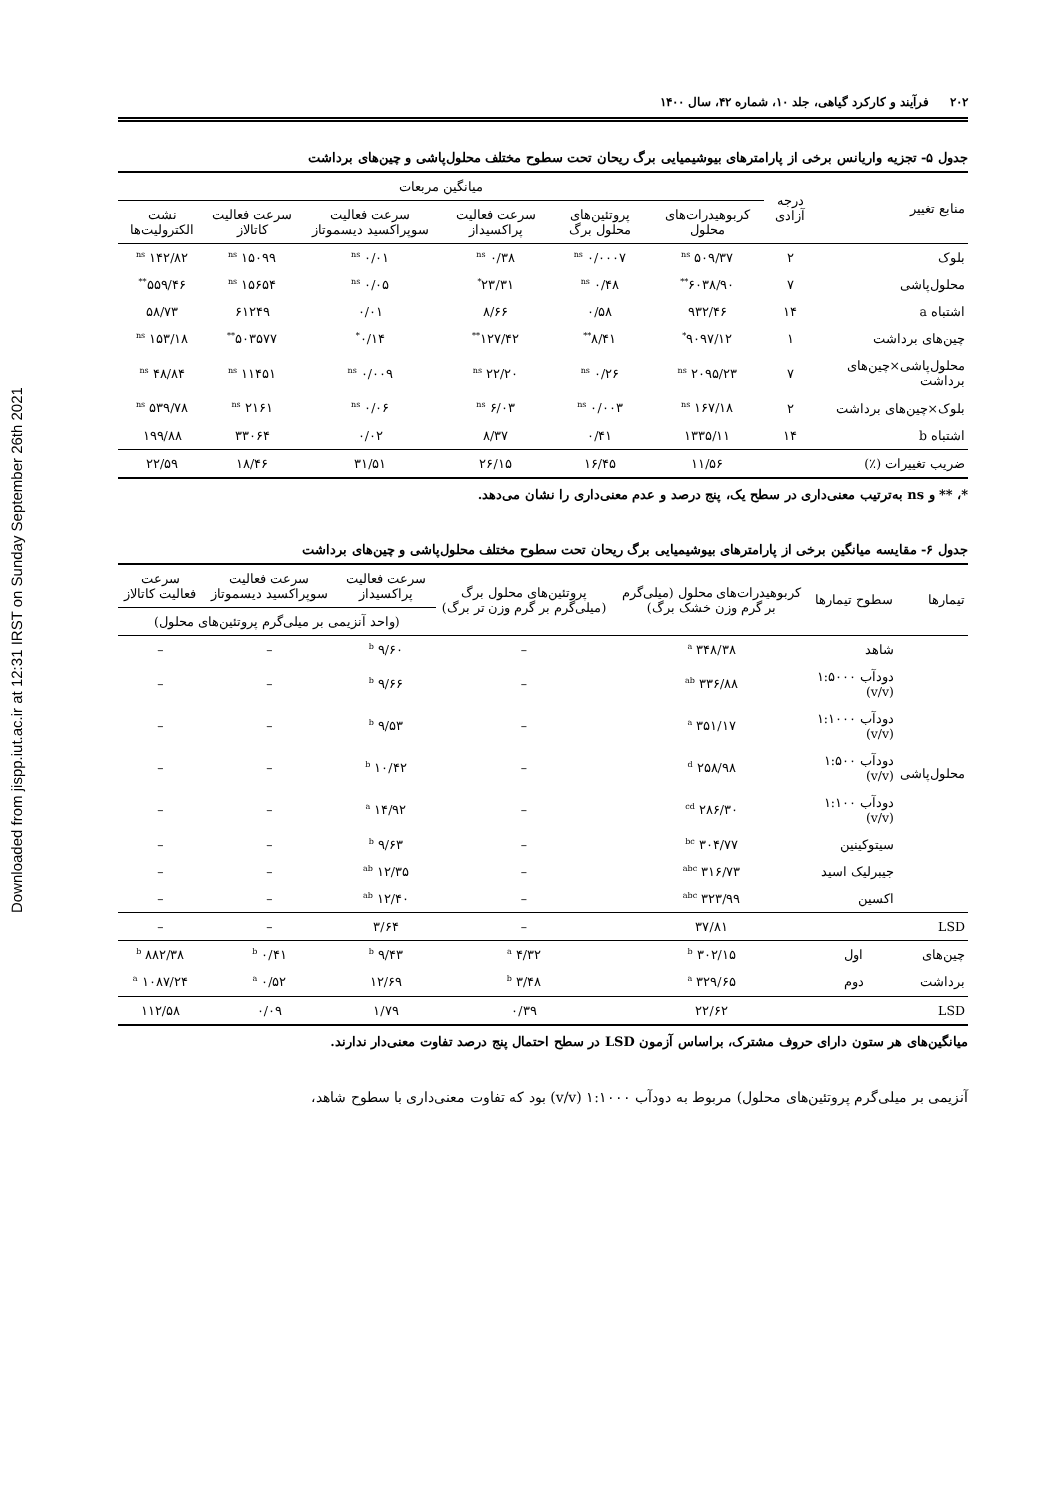Downloaded from jispp.iut.ac.ir at 12:31 IRST on Sunday September 26th 2021
۲۰۲ فرآیند و کارکرد گیاهی، جلد ۱۰، شماره ۴۲، سال ۱۴۰۰
جدول ۵- تجزیه واریانس برخی از پارامترهای بیوشیمیایی برگ ریحان تحت سطوح مختلف محلول‌پاشی و چین‌های برداشت
| منابع تغییر | درجه آزادی | میانگین مربعات | | | | | |
| --- | --- | --- | --- | --- | --- | --- | --- |
| | | کربوهیدرات‌های محلول | پروتئین‌های محلول برگ | سرعت فعالیت پراکسیداز | سرعت فعالیت سوپراکسید دیسموتاز | سرعت فعالیت کاتالاز | نشت الکترولیت‌ها |
| بلوک | ۲ | ۵۰۹/۳۷ <sup>ns</sup> | ۰/۰۰۰۷ <sup>ns</sup> | ۰/۳۸ <sup>ns</sup> | ۰/۰۱ <sup>ns</sup> | ۱۵۰۹۹ <sup>ns</sup> | ۱۴۲/۸۲ <sup>ns</sup> |
| محلول‌پاشی | ۷ | ۶۰۳۸/۹۰<sup>**</sup> | ۰/۴۸ <sup>ns</sup> | ۲۳/۳۱<sup>*</sup> | ۰/۰۵ <sup>ns</sup> | ۱۵۶۵۴ <sup>ns</sup> | ۵۵۹/۴۶<sup>**</sup> |
| اشتباه a | ۱۴ | ۹۳۲/۴۶ | ۰/۵۸ | ۸/۶۶ | ۰/۰۱ | ۶۱۲۴۹ | ۵۸/۷۳ |
| چین‌های برداشت | ۱ | ۹۰۹۷/۱۲<sup>*</sup> | ۸/۴۱<sup>**</sup> | ۱۲۷/۴۲<sup>**</sup> | ۰/۱۴<sup>*</sup> | ۵۰۳۵۷۷<sup>**</sup> | ۱۵۳/۱۸ <sup>ns</sup> |
| محلول‌پاشی×چین‌های برداشت | ۷ | ۲۰۹۵/۲۳ <sup>ns</sup> | ۰/۲۶ <sup>ns</sup> | ۲۲/۲۰ <sup>ns</sup> | ۰/۰۰۹ <sup>ns</sup> | ۱۱۴۵۱ <sup>ns</sup> | ۴۸/۸۴ <sup>ns</sup> |
| بلوک×چین‌های برداشت | ۲ | ۱۶۷/۱۸ <sup>ns</sup> | ۰/۰۰۳ <sup>ns</sup> | ۶/۰۳ <sup>ns</sup> | ۰/۰۶ <sup>ns</sup> | ۲۱۶۱ <sup>ns</sup> | ۵۳۹/۷۸ <sup>ns</sup> |
| اشتباه b | ۱۴ | ۱۳۳۵/۱۱ | ۰/۴۱ | ۸/۳۷ | ۰/۰۲ | ۳۳۰۶۴ | ۱۹۹/۸۸ |
| ضریب تغییرات (٪) | | ۱۱/۵۶ | ۱۶/۴۵ | ۲۶/۱۵ | ۳۱/۵۱ | ۱۸/۴۶ | ۲۲/۵۹ |
*، ** و ns به‌ترتیب معنی‌داری در سطح یک، پنج درصد و عدم معنی‌داری را نشان می‌دهد.
جدول ۶- مقایسه میانگین برخی از پارامترهای بیوشیمیایی برگ ریحان تحت سطوح مختلف محلول‌پاشی و چین‌های برداشت
| تیمارها | سطوح تیمارها | کربوهیدرات‌های محلول (میلی‌گرم بر گرم وزن خشک برگ) | پروتئین‌های محلول برگ (میلی‌گرم بر گرم وزن تر برگ) | سرعت فعالیت پراکسیداز | سرعت فعالیت سوپراکسید دیسموتاز | سرعت فعالیت کاتالاز |
| --- | --- | --- | --- | --- | --- | --- |
| | | | | (واحد آنزیمی بر میلی‌گرم پروتئین‌های محلول) | | |
| محلول‌پاشی | شاهد | ۳۴۸/۳۸ <sup>a</sup> | – | ۹/۶۰ <sup>b</sup> | – | – |
| | دودآب ۱:۵۰۰۰ (v/v) | ۳۳۶/۸۸ <sup>ab</sup> | – | ۹/۶۶ <sup>b</sup> | – | – |
| | دودآب ۱:۱۰۰۰ (v/v) | ۳۵۱/۱۷ <sup>a</sup> | – | ۹/۵۳ <sup>b</sup> | – | – |
| | دودآب ۱:۵۰۰ (v/v) | ۲۵۸/۹۸ <sup>d</sup> | – | ۱۰/۴۲ <sup>b</sup> | – | – |
| | دودآب ۱:۱۰۰ (v/v) | ۲۸۶/۳۰ <sup>cd</sup> | – | ۱۴/۹۲ <sup>a</sup> | – | – |
| | سیتوکینین | ۳۰۴/۷۷ <sup>bc</sup> | – | ۹/۶۳ <sup>b</sup> | – | – |
| | جیبرلیک اسید | ۳۱۶/۷۳ <sup>abc</sup> | – | ۱۲/۳۵ <sup>ab</sup> | – | – |
| | اکسین | ۳۲۳/۹۹ <sup>abc</sup> | – | ۱۲/۴۰ <sup>ab</sup> | – | – |
| LSD | | ۳۷/۸۱ | – | ۳/۶۴ | – | – |
| چین‌های | اول | ۳۰۲/۱۵ <sup>b</sup> | ۴/۳۲ <sup>a</sup> | ۹/۴۳ <sup>b</sup> | ۰/۴۱ <sup>b</sup> | ۸۸۲/۳۸ <sup>b</sup> |
| برداشت | دوم | ۳۲۹/۶۵ <sup>a</sup> | ۳/۴۸ <sup>b</sup> | ۱۲/۶۹ | ۰/۵۲ <sup>a</sup> | ۱۰۸۷/۲۴ <sup>a</sup> |
| LSD | | ۲۲/۶۲ | ۰/۳۹ | ۱/۷۹ | ۰/۰۹ | ۱۱۲/۵۸ |
میانگین‌های هر ستون دارای حروف مشترک، براساس آزمون LSD در سطح احتمال پنج درصد تفاوت معنی‌دار ندارند.
آنزیمی بر میلی‌گرم پروتئین‌های محلول) مربوط به دودآب ۱:۱۰۰۰ (v/v) بود که تفاوت معنی‌داری با سطوح شاهد،